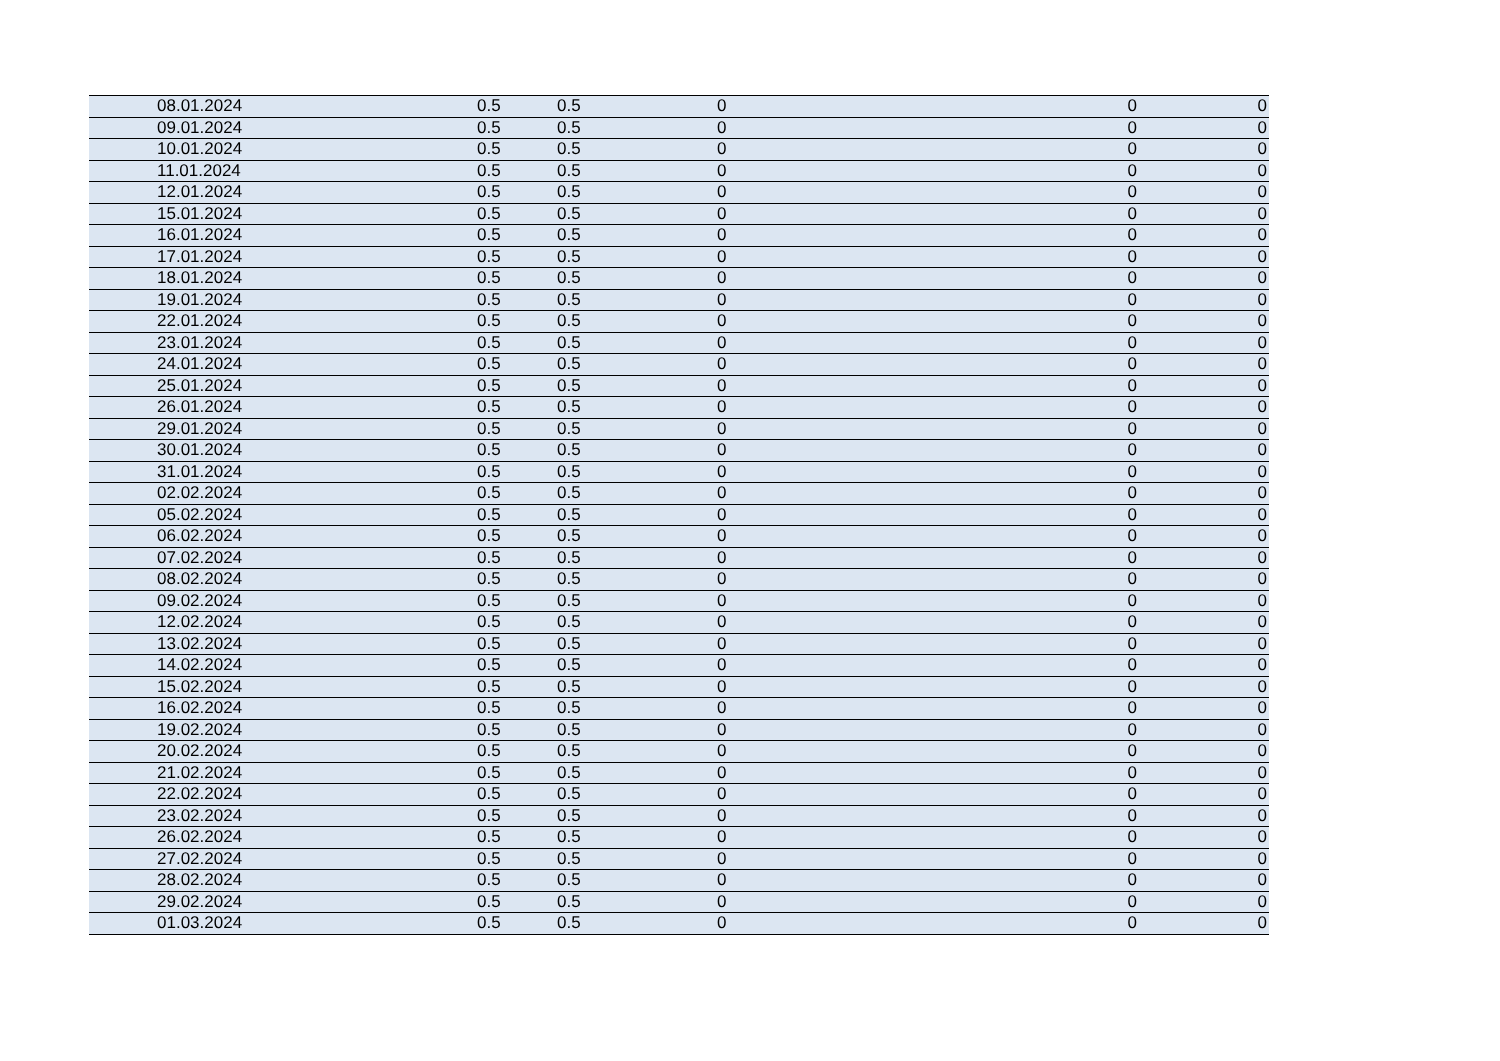| 08.01.2024 | 0.5 | 0.5 | 0 | 0 | 0 |
| 09.01.2024 | 0.5 | 0.5 | 0 | 0 | 0 |
| 10.01.2024 | 0.5 | 0.5 | 0 | 0 | 0 |
| 11.01.2024 | 0.5 | 0.5 | 0 | 0 | 0 |
| 12.01.2024 | 0.5 | 0.5 | 0 | 0 | 0 |
| 15.01.2024 | 0.5 | 0.5 | 0 | 0 | 0 |
| 16.01.2024 | 0.5 | 0.5 | 0 | 0 | 0 |
| 17.01.2024 | 0.5 | 0.5 | 0 | 0 | 0 |
| 18.01.2024 | 0.5 | 0.5 | 0 | 0 | 0 |
| 19.01.2024 | 0.5 | 0.5 | 0 | 0 | 0 |
| 22.01.2024 | 0.5 | 0.5 | 0 | 0 | 0 |
| 23.01.2024 | 0.5 | 0.5 | 0 | 0 | 0 |
| 24.01.2024 | 0.5 | 0.5 | 0 | 0 | 0 |
| 25.01.2024 | 0.5 | 0.5 | 0 | 0 | 0 |
| 26.01.2024 | 0.5 | 0.5 | 0 | 0 | 0 |
| 29.01.2024 | 0.5 | 0.5 | 0 | 0 | 0 |
| 30.01.2024 | 0.5 | 0.5 | 0 | 0 | 0 |
| 31.01.2024 | 0.5 | 0.5 | 0 | 0 | 0 |
| 02.02.2024 | 0.5 | 0.5 | 0 | 0 | 0 |
| 05.02.2024 | 0.5 | 0.5 | 0 | 0 | 0 |
| 06.02.2024 | 0.5 | 0.5 | 0 | 0 | 0 |
| 07.02.2024 | 0.5 | 0.5 | 0 | 0 | 0 |
| 08.02.2024 | 0.5 | 0.5 | 0 | 0 | 0 |
| 09.02.2024 | 0.5 | 0.5 | 0 | 0 | 0 |
| 12.02.2024 | 0.5 | 0.5 | 0 | 0 | 0 |
| 13.02.2024 | 0.5 | 0.5 | 0 | 0 | 0 |
| 14.02.2024 | 0.5 | 0.5 | 0 | 0 | 0 |
| 15.02.2024 | 0.5 | 0.5 | 0 | 0 | 0 |
| 16.02.2024 | 0.5 | 0.5 | 0 | 0 | 0 |
| 19.02.2024 | 0.5 | 0.5 | 0 | 0 | 0 |
| 20.02.2024 | 0.5 | 0.5 | 0 | 0 | 0 |
| 21.02.2024 | 0.5 | 0.5 | 0 | 0 | 0 |
| 22.02.2024 | 0.5 | 0.5 | 0 | 0 | 0 |
| 23.02.2024 | 0.5 | 0.5 | 0 | 0 | 0 |
| 26.02.2024 | 0.5 | 0.5 | 0 | 0 | 0 |
| 27.02.2024 | 0.5 | 0.5 | 0 | 0 | 0 |
| 28.02.2024 | 0.5 | 0.5 | 0 | 0 | 0 |
| 29.02.2024 | 0.5 | 0.5 | 0 | 0 | 0 |
| 01.03.2024 | 0.5 | 0.5 | 0 | 0 | 0 |